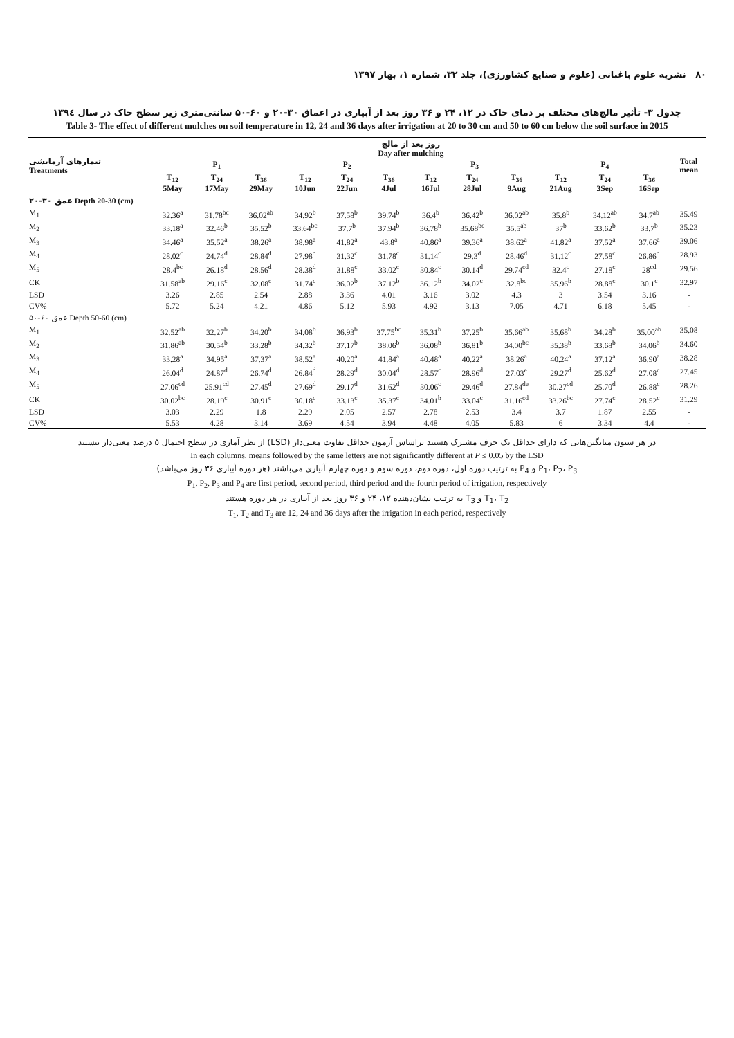۸۰ نشریه علوم باغبانی (علوم و صنایع کشاورزی)، جلد ۳۲، شماره ۱، بهار ۱۳۹۷
جدول ۳- تأثیر مالچ‌های مختلف بر دمای خاک در ۱۲، ۲۴ و ۳۶ روز بعد از آبیاری در اعماق ۳۰-۲۰ و ۶۰-۵۰ سانتی‌متری زیر سطح خاک در سال ۱۳۹٤
Table 3- The effect of different mulches on soil temperature in 12, 24 and 36 days after irrigation at 20 to 30 cm and 50 to 60 cm below the soil surface in 2015
| تیمارهای آزمایشی Treatments | روز بعد از مالچ Day after mulching | | | | | | | | | | | | Total mean |
| --- | --- | --- | --- | --- | --- | --- | --- | --- | --- | --- | --- | --- | --- |
| | P<sub>1</sub> | | | P<sub>2</sub> | | | P<sub>3</sub> | | | P<sub>4</sub> | | | |
| | T<sub>12</sub> 5May | T<sub>24</sub> 17May | T<sub>36</sub> 29May | T<sub>12</sub> 10Jun | T<sub>24</sub> 22Jun | T<sub>36</sub> 4Jul | T<sub>12</sub> 16Jul | T<sub>24</sub> 28Jul | T<sub>36</sub> 9Aug | T<sub>12</sub> 21Aug | T<sub>24</sub> 3Sep | T<sub>36</sub> 16Sep | |
| عمق ۳۰-۲۰ Depth 20-30 (cm) | | | | | | | | | | | | | |
| M<sub>1</sub> | 32.36<sup>a</sup> | 31.78<sup>bc</sup> | 36.02<sup>ab</sup> | 34.92<sup>b</sup> | 37.58<sup>b</sup> | 39.74<sup>b</sup> | 36.4<sup>b</sup> | 36.42<sup>b</sup> | 36.02<sup>ab</sup> | 35.8<sup>b</sup> | 34.12<sup>ab</sup> | 34.7<sup>ab</sup> | 35.49 |
| M<sub>2</sub> | 33.18<sup>a</sup> | 32.46<sup>b</sup> | 35.52<sup>b</sup> | 33.64<sup>bc</sup> | 37.7<sup>b</sup> | 37.94<sup>b</sup> | 36.78<sup>b</sup> | 35.68<sup>bc</sup> | 35.5<sup>ab</sup> | 37<sup>b</sup> | 33.62<sup>b</sup> | 33.7<sup>b</sup> | 35.23 |
| M<sub>3</sub> | 34.46<sup>a</sup> | 35.52<sup>a</sup> | 38.26<sup>a</sup> | 38.98<sup>a</sup> | 41.82<sup>a</sup> | 43.8<sup>a</sup> | 40.86<sup>a</sup> | 39.36<sup>a</sup> | 38.62<sup>a</sup> | 41.82<sup>a</sup> | 37.52<sup>a</sup> | 37.66<sup>a</sup> | 39.06 |
| M<sub>4</sub> | 28.02<sup>c</sup> | 24.74<sup>d</sup> | 28.84<sup>d</sup> | 27.98<sup>d</sup> | 31.32<sup>c</sup> | 31.78<sup>c</sup> | 31.14<sup>c</sup> | 29.3<sup>d</sup> | 28.46<sup>d</sup> | 31.12<sup>c</sup> | 27.58<sup>c</sup> | 26.86<sup>d</sup> | 28.93 |
| M<sub>5</sub> | 28.4<sup>bc</sup> | 26.18<sup>d</sup> | 28.56<sup>d</sup> | 28.38<sup>d</sup> | 31.88<sup>c</sup> | 33.02<sup>c</sup> | 30.84<sup>c</sup> | 30.14<sup>d</sup> | 29.74<sup>cd</sup> | 32.4<sup>c</sup> | 27.18<sup>c</sup> | 28<sup>cd</sup> | 29.56 |
| CK | 31.58<sup>ab</sup> | 29.16<sup>c</sup> | 32.08<sup>c</sup> | 31.74<sup>c</sup> | 36.02<sup>b</sup> | 37.12<sup>b</sup> | 36.12<sup>b</sup> | 34.02<sup>c</sup> | 32.8<sup>bc</sup> | 35.96<sup>b</sup> | 28.88<sup>c</sup> | 30.1<sup>c</sup> | 32.97 |
| LSD | 3.26 | 2.85 | 2.54 | 2.88 | 3.36 | 4.01 | 3.16 | 3.02 | 4.3 | 3 | 3.54 | 3.16 | - |
| CV% | 5.72 | 5.24 | 4.21 | 4.86 | 5.12 | 5.93 | 4.92 | 3.13 | 7.05 | 4.71 | 6.18 | 5.45 | - |
| عمق ۶۰-۵۰ Depth 50-60 (cm) | | | | | | | | | | | | | |
| M<sub>1</sub> | 32.52<sup>ab</sup> | 32.27<sup>b</sup> | 34.20<sup>b</sup> | 34.08<sup>b</sup> | 36.93<sup>b</sup> | 37.75<sup>bc</sup> | 35.31<sup>b</sup> | 37.25<sup>b</sup> | 35.66<sup>ab</sup> | 35.68<sup>b</sup> | 34.28<sup>b</sup> | 35.00<sup>ab</sup> | 35.08 |
| M<sub>2</sub> | 31.86<sup>ab</sup> | 30.54<sup>b</sup> | 33.28<sup>b</sup> | 34.32<sup>b</sup> | 37.17<sup>b</sup> | 38.06<sup>b</sup> | 36.08<sup>b</sup> | 36.81<sup>b</sup> | 34.00<sup>bc</sup> | 35.38<sup>b</sup> | 33.68<sup>b</sup> | 34.06<sup>b</sup> | 34.60 |
| M<sub>3</sub> | 33.28<sup>a</sup> | 34.95<sup>a</sup> | 37.37<sup>a</sup> | 38.52<sup>a</sup> | 40.20<sup>a</sup> | 41.84<sup>a</sup> | 40.48<sup>a</sup> | 40.22<sup>a</sup> | 38.26<sup>a</sup> | 40.24<sup>a</sup> | 37.12<sup>a</sup> | 36.90<sup>a</sup> | 38.28 |
| M<sub>4</sub> | 26.04<sup>d</sup> | 24.87<sup>d</sup> | 26.74<sup>d</sup> | 26.84<sup>d</sup> | 28.29<sup>d</sup> | 30.04<sup>d</sup> | 28.57<sup>c</sup> | 28.96<sup>d</sup> | 27.03<sup>e</sup> | 29.27<sup>d</sup> | 25.62<sup>d</sup> | 27.08<sup>c</sup> | 27.45 |
| M<sub>5</sub> | 27.06<sup>cd</sup> | 25.91<sup>cd</sup> | 27.45<sup>d</sup> | 27.69<sup>d</sup> | 29.17<sup>d</sup> | 31.62<sup>d</sup> | 30.06<sup>c</sup> | 29.46<sup>d</sup> | 27.84<sup>de</sup> | 30.27<sup>cd</sup> | 25.70<sup>d</sup> | 26.88<sup>c</sup> | 28.26 |
| CK | 30.02<sup>bc</sup> | 28.19<sup>c</sup> | 30.91<sup>c</sup> | 30.18<sup>c</sup> | 33.13<sup>c</sup> | 35.37<sup>c</sup> | 34.01<sup>b</sup> | 33.04<sup>c</sup> | 31.16<sup>cd</sup> | 33.26<sup>bc</sup> | 27.74<sup>c</sup> | 28.52<sup>c</sup> | 31.29 |
| LSD | 3.03 | 2.29 | 1.8 | 2.29 | 2.05 | 2.57 | 2.78 | 2.53 | 3.4 | 3.7 | 1.87 | 2.55 | - |
| CV% | 5.53 | 4.28 | 3.14 | 3.69 | 4.54 | 3.94 | 4.48 | 4.05 | 5.83 | 6 | 3.34 | 4.4 | - |
در هر ستون میانگین‌هایی که دارای حداقل یک حرف مشترک هستند براساس آزمون حداقل تفاوت معنی‌دار (LSD) از نظر آماری در سطح احتمال ۵ درصد معنی‌دار نیستند
In each columns, means followed by the same letters are not significantly different at P ≤ 0.05 by the LSD
P<sub>1</sub>، P<sub>2</sub>، P<sub>3</sub> و P<sub>4</sub> به ترتیب دوره اول، دوره دوم، دوره سوم و دوره چهارم آبیاری می‌باشند (هر دوره آبیاری ۳۶ روز می‌باشد)
P<sub>1</sub>, P<sub>2</sub>, P<sub>3</sub> and P<sub>4</sub> are first period, second period, third period and the fourth period of irrigation, respectively
T<sub>1</sub>، T<sub>2</sub> و T<sub>3</sub> به ترتیب نشان‌دهنده ۱۲، ۲۴ و ۳۶ روز بعد از آبیاری در هر دوره هستند
T<sub>1</sub>, T<sub>2</sub> and T<sub>3</sub> are 12, 24 and 36 days after the irrigation in each period, respectively